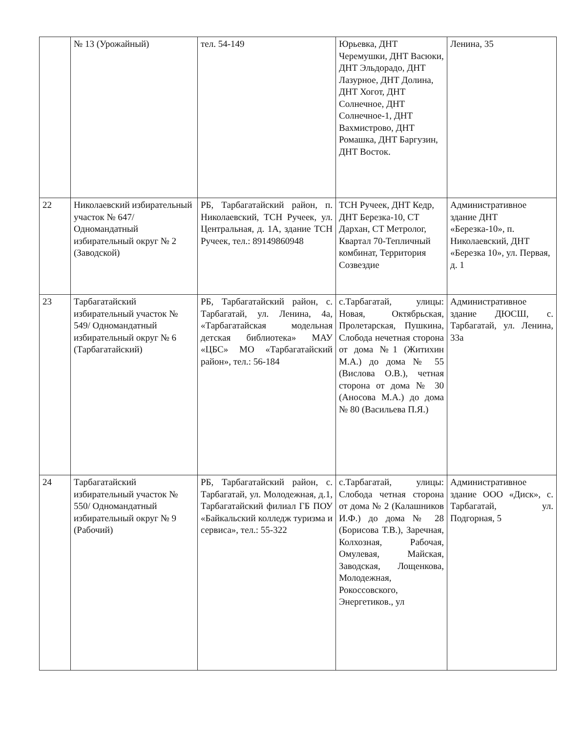| | № 13 (Урожайный) | тел. 54-149 | Юрьевка, ДНТ Черемушки, ДНТ Васюки, ДНТ Эльдорадо, ДНТ Лазурное, ДНТ Долина, ДНТ Хогот, ДНТ Солнечное, ДНТ Солнечное-1, ДНТ Вахмистрово, ДНТ Ромашка, ДНТ Баргузин, ДНТ Восток. | Ленина, 35 |
| 22 | Николаевский избирательный участок № 647/ Одномандатный избирательный округ № 2 (Заводской) | РБ, Тарбагатайский район, п. Николаевский, ТСН Ручеек, ул. Центральная, д. 1А, здание ТСН Ручеек, тел.: 89149860948 | ТСН Ручеек, ДНТ Кедр, ДНТ Березка-10, СТ Дархан, СТ Метролог, Квартал 70-Тепличный комбинат, Территория Созвездие | Административное здание ДНТ «Березка-10», п. Николаевский, ДНТ «Березка 10», ул. Первая, д. 1 |
| 23 | Тарбагатайский избирательный участок № 549/ Одномандатный избирательный округ № 6 (Тарбагатайский) | РБ, Тарбагатайский район, с. Тарбагатай, ул. Ленина, 4а, «Тарбагатайская модельная детская библиотека» МАУ «ЦБС» МО «Тарбагатайский район», тел.: 56-184 | с.Тарбагатай, улицы: Новая, Октябрьская, Пролетарская, Пушкина, Слобода нечетная сторона от дома №1 (Житихин М.А.) до дома № 55 (Вислова О.В.), четная сторона от дома № 30 (Аносова М.А.) до дома № 80 (Васильева П.Я.) | Административное здание ДЮСШ, с. Тарбагатай, ул. Ленина, 33а |
| 24 | Тарбагатайский избирательный участок № 550/ Одномандатный избирательный округ № 9 (Рабочий) | РБ, Тарбагатайский район, с. Тарбагатай, ул. Молодежная, д.1, Тарбагатайский филиал ГБ ПОУ «Байкальский колледж туризма и сервиса», тел.: 55-322 | с.Тарбагатай, улицы: Слобода четная сторона от дома № 2 (Калашников И.Ф.) до дома № 28 (Борисова Т.В.), Заречная, Колхозная, Рабочая, Омулевая, Майская, Заводская, Лощенкова, Молодежная, Рокоссовского, Энергетиков., ул | Административное здание ООО «Диск», с. Тарбагатай, ул. Подгорная, 5 |